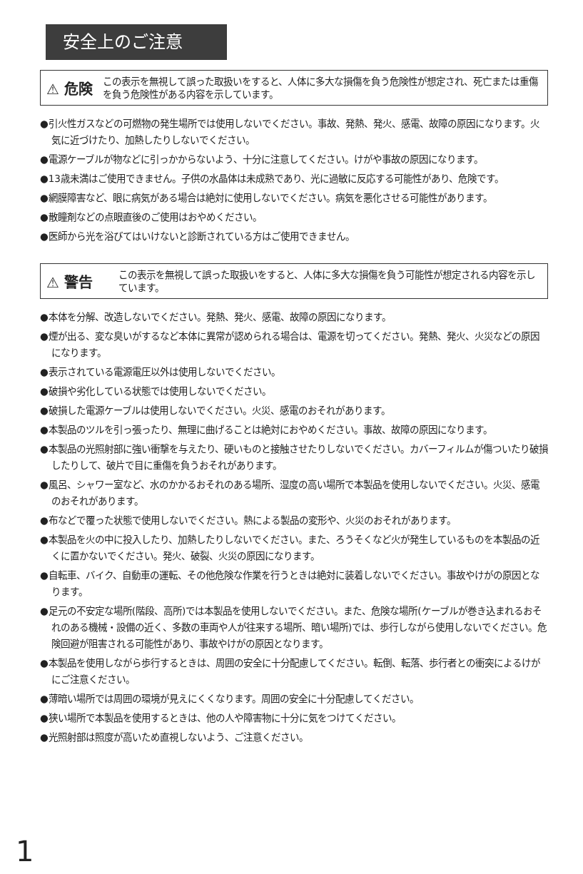安全上のご注意
⚠ 危険
この表示を無視して誤った取扱いをすると、人体に多大な損傷を負う危険性が想定され、死亡または重傷を負う危険性がある内容を示しています。
●引火性ガスなどの可燃物の発生場所では使用しないでください。事故、発熱、発火、感電、故障の原因になります。火気に近づけたり、加熱したりしないでください。
●電源ケーブルが物などに引っかからないよう、十分に注意してください。けがや事故の原因になります。
●13歳未満はご使用できません。子供の水晶体は未成熟であり、光に過敏に反応する可能性があり、危険です。
●網膜障害など、眼に病気がある場合は絶対に使用しないでください。病気を悪化させる可能性があります。
●散瞳剤などの点眼直後のご使用はおやめください。
●医師から光を浴びてはいけないと診断されている方はご使用できません。
⚠ 警告
この表示を無視して誤った取扱いをすると、人体に多大な損傷を負う可能性が想定される内容を示しています。
●本体を分解、改造しないでください。発熱、発火、感電、故障の原因になります。
●煙が出る、変な臭いがするなど本体に異常が認められる場合は、電源を切ってください。発熱、発火、火災などの原因になります。
●表示されている電源電圧以外は使用しないでください。
●破損や劣化している状態では使用しないでください。
●破損した電源ケーブルは使用しないでください。火災、感電のおそれがあります。
●本製品のツルを引っ張ったり、無理に曲げることは絶対におやめください。事故、故障の原因になります。
●本製品の光照射部に強い衝撃を与えたり、硬いものと接触させたりしないでください。カバーフィルムが傷ついたり破損したりして、破片で目に重傷を負うおそれがあります。
●風呂、シャワー室など、水のかかるおそれのある場所、湿度の高い場所で本製品を使用しないでください。火災、感電のおそれがあります。
●布などで覆った状態で使用しないでください。熱による製品の変形や、火災のおそれがあります。
●本製品を火の中に投入したり、加熱したりしないでください。また、ろうそくなど火が発生しているものを本製品の近くに置かないでください。発火、破裂、火災の原因になります。
●自転車、バイク、自動車の運転、その他危険な作業を行うときは絶対に装着しないでください。事故やけがの原因となります。
●足元の不安定な場所(階段、高所)では本製品を使用しないでください。また、危険な場所(ケーブルが巻き込まれるおそれのある機械・設備の近く、多数の車両や人が往来する場所、暗い場所)では、歩行しながら使用しないでください。危険回避が阻害される可能性があり、事故やけがの原因となります。
●本製品を使用しながら歩行するときは、周囲の安全に十分配慮してください。転倒、転落、歩行者との衝突によるけがにご注意ください。
●薄暗い場所では周囲の環境が見えにくくなります。周囲の安全に十分配慮してください。
●狭い場所で本製品を使用するときは、他の人や障害物に十分に気をつけてください。
●光照射部は照度が高いため直視しないよう、ご注意ください。
1